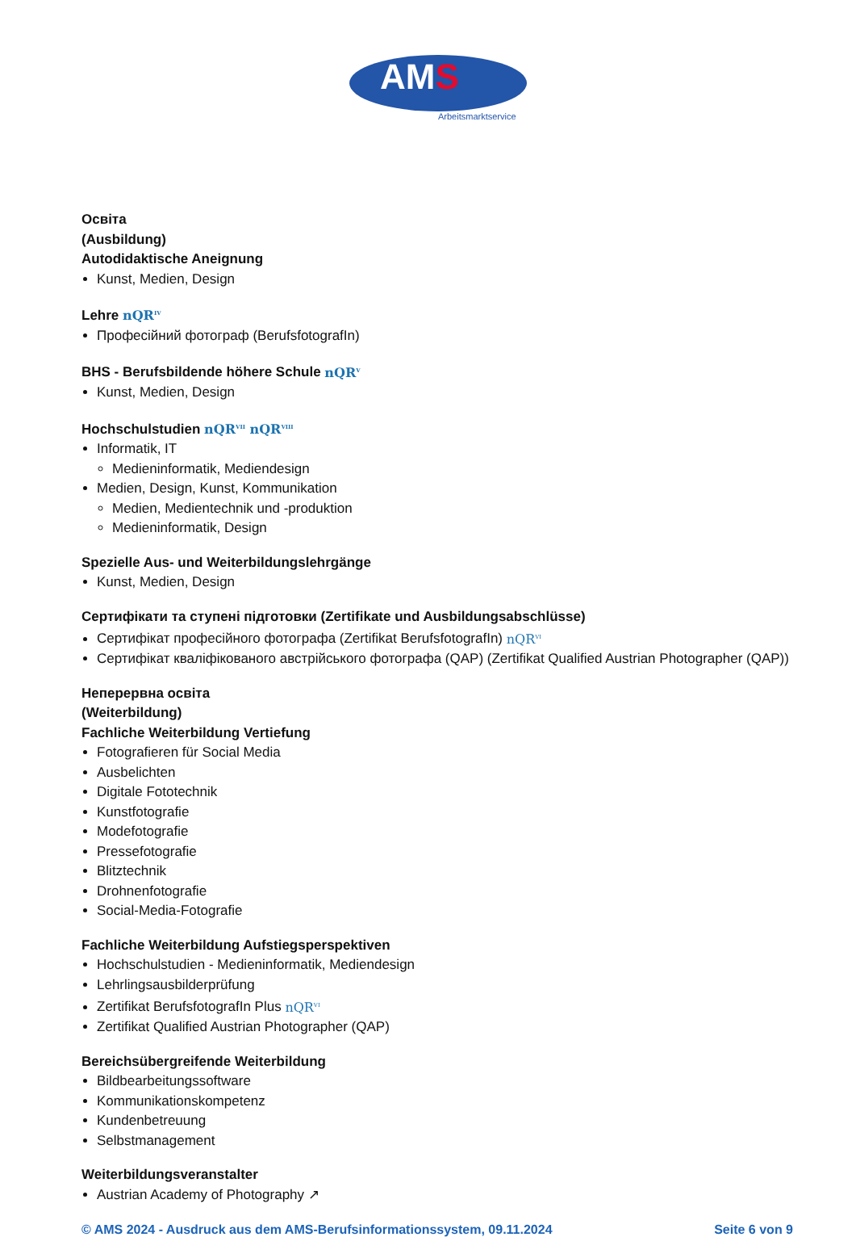AMS
Arbeitsmarktservice
Освіта
(Ausbildung)
Autodidaktische Aneignung
Kunst, Medien, Design
Lehre nQR<sup>IV</sup>
Професійний фотограф (BerufsfotografIn)
BHS - Berufsbildende höhere Schule nQR<sup>V</sup>
Kunst, Medien, Design
Hochschulstudien nQR<sup>VII</sup> nQR<sup>VIII</sup>
Informatik, IT
Medieninformatik, Mediendesign
Medien, Design, Kunst, Kommunikation
Medien, Medientechnik und -produktion
Medieninformatik, Design
Spezielle Aus- und Weiterbildungslehrgänge
Kunst, Medien, Design
Сертифікати та ступені підготовки (Zertifikate und Ausbildungsabschlüsse)
Сертифікат професійного фотографа (Zertifikat BerufsfotografIn) nQR<sup>VI</sup>
Сертифікат кваліфікованого австрійського фотографа (QAP) (Zertifikat Qualified Austrian Photographer (QAP))
Неперервна освіта
(Weiterbildung)
Fachliche Weiterbildung Vertiefung
Fotografieren für Social Media
Ausbelichten
Digitale Fototechnik
Kunstfotografie
Modefotografie
Pressefotografie
Blitztechnik
Drohnenfotografie
Social-Media-Fotografie
Fachliche Weiterbildung Aufstiegsperspektiven
Hochschulstudien - Medieninformatik, Mediendesign
Lehrlingsausbilderprüfung
Zertifikat BerufsfotografIn Plus nQR<sup>VI</sup>
Zertifikat Qualified Austrian Photographer (QAP)
Bereichsübergreifende Weiterbildung
Bildbearbeitungssoftware
Kommunikationskompetenz
Kundenbetreuung
Selbstmanagement
Weiterbildungsveranstalter
Austrian Academy of Photography ↗
© AMS 2024 - Ausdruck aus dem AMS-Berufsinformationssystem, 09.11.2024 Seite 6 von 9